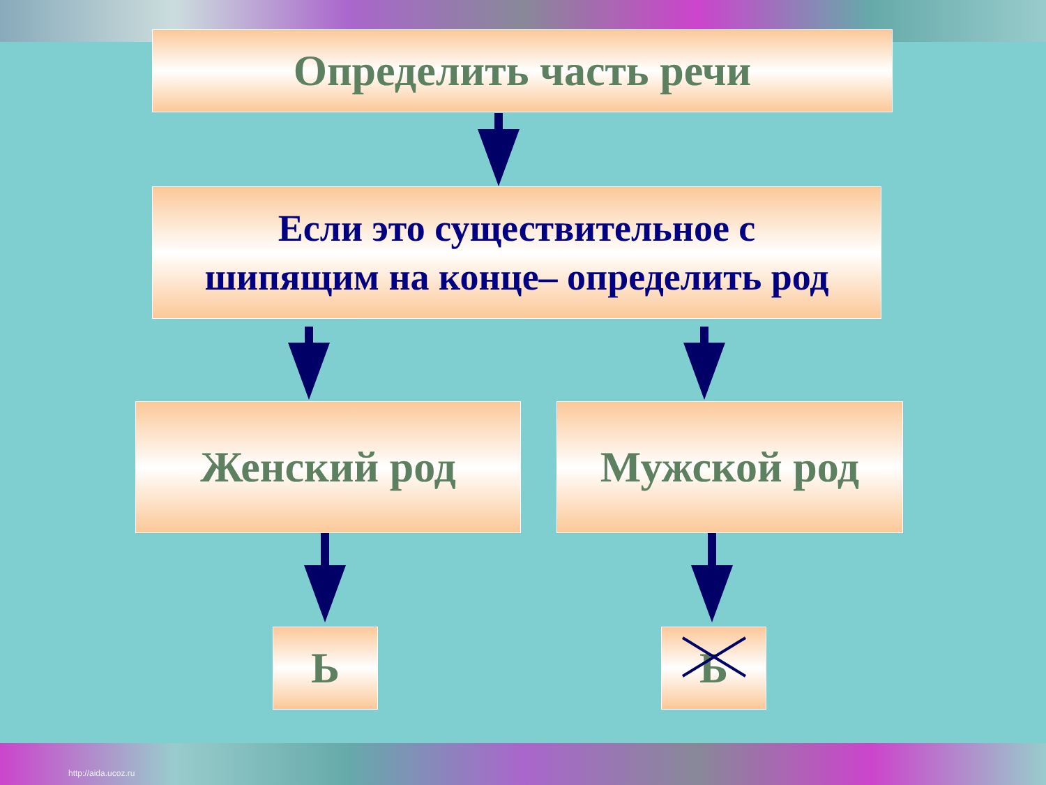Определить часть речи
Если это существительное с
шипящим на конце– определить род
Женский род Мужской род
Ь Ь
http://aida.ucoz.ru